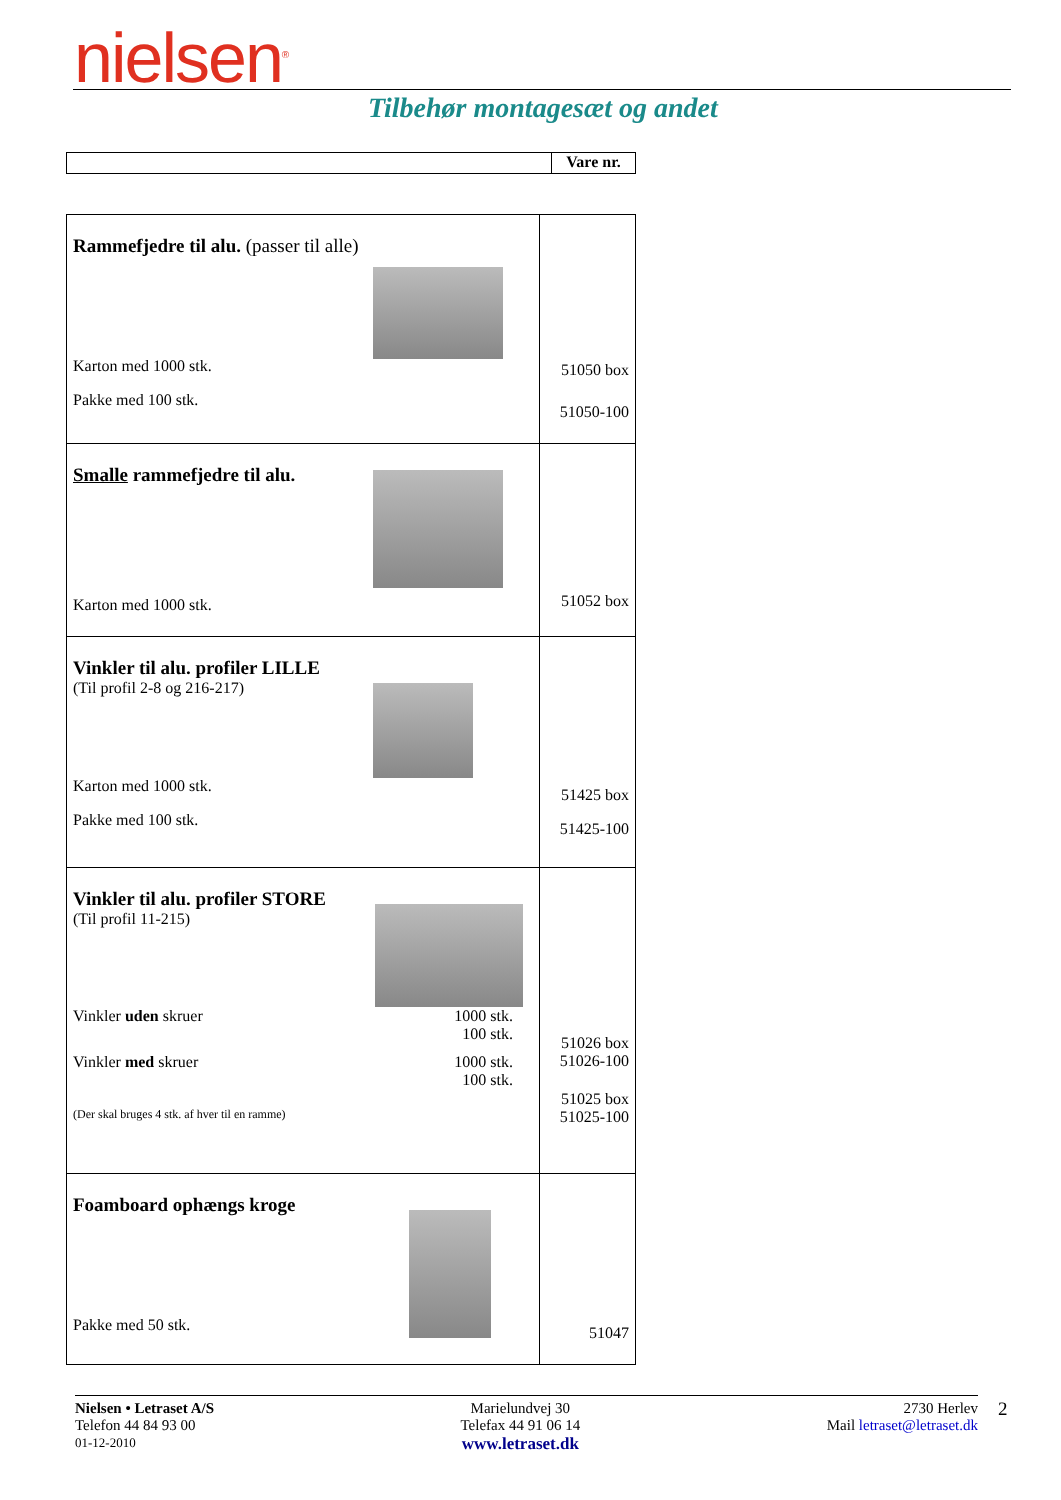nielsen<sup>®</sup>
Tilbehør montagesæt og andet
| | Vare nr. |
| Rammefjedre til alu. (passer til alle) Karton med 1000 stk. Pakke med 100 stk. | 51050 box 51050-100 |
| Smalle rammefjedre til alu. Karton med 1000 stk. | 51052 box |
| Vinkler til alu. profiler LILLE (Til profil 2-8 og 216-217) Karton med 1000 stk. Pakke med 100 stk. | 51425 box 51425-100 |
| Vinkler til alu. profiler STORE (Til profil 11-215) Vinkler uden skruer 1000 stk. 100 stk. Vinkler med skruer 1000 stk. 100 stk. (Der skal bruges 4 stk. af hver til en ramme) | 51026 box 51026-100 51025 box 51025-100 |
| Foamboard ophængs kroge Pakke med 50 stk. | 51047 |
Nielsen • Letraset A/S
Telefon 44 84 93 00
01-12-2010
Marielundvej 30
Telefax 44 91 06 14
www.letraset.dk
2730 Herlev
Mail letraset@letraset.dk
2